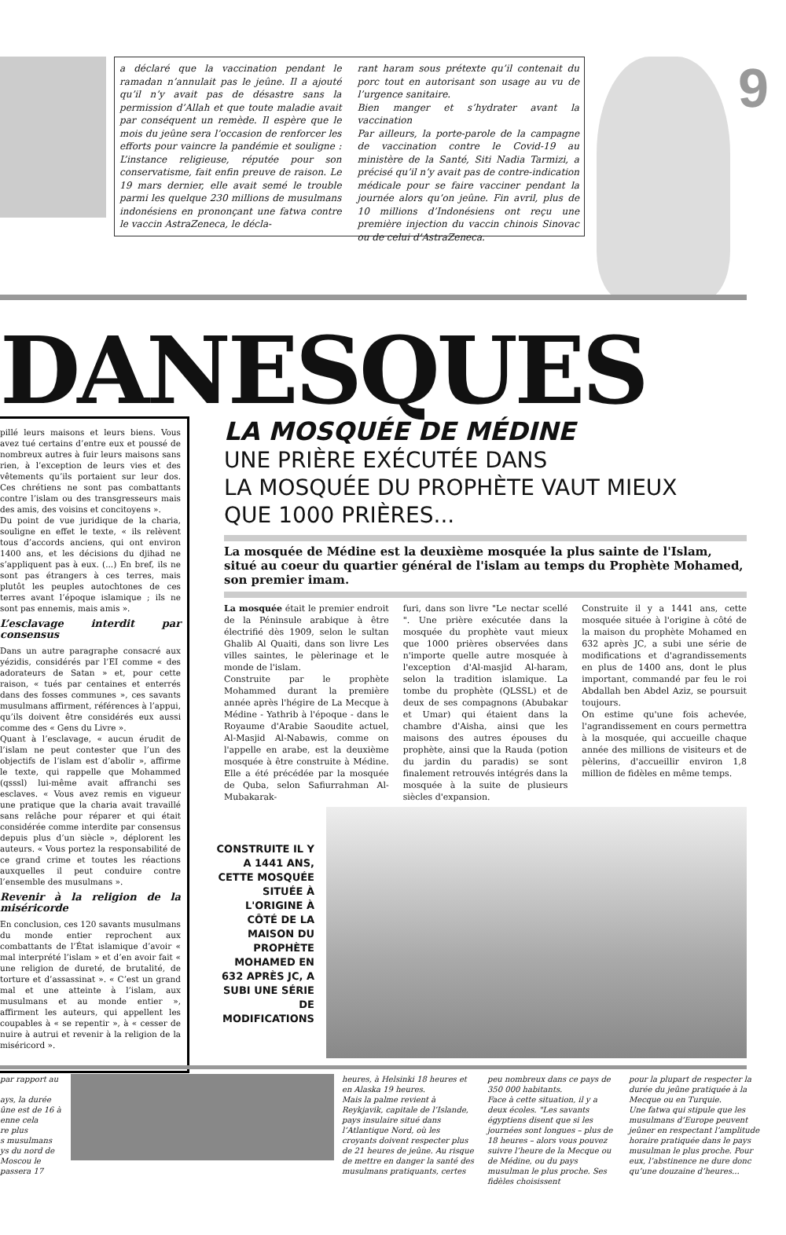a déclaré que la vaccination pendant le ramadan n’annulait pas le jeûne. Il a ajouté qu’il n’y avait pas de désastre sans la permission d’Allah et que toute maladie avait par conséquent un remède. Il espère que le mois du jeûne sera l’occasion de renforcer les efforts pour vaincre la pandémie et souligne : L’instance religieuse, réputée pour son conservatisme, fait enfin preuve de raison. Le 19 mars dernier, elle avait semé le trouble parmi les quelque 230 millions de musulmans indonésiens en prononçant une fatwa contre le vaccin AstraZeneca, le décla-
rant haram sous prétexte qu’il contenait du porc tout en autorisant son usage au vu de l’urgence sanitaire.
Bien manger et s’hydrater avant la vaccination
Par ailleurs, la porte-parole de la campagne de vaccination contre le Covid-19 au ministère de la Santé, Siti Nadia Tarmizi, a précisé qu’il n’y avait pas de contre-indication médicale pour se faire vacciner pendant la journée alors qu’on jeûne. Fin avril, plus de 10 millions d’Indonésiens ont reçu une première injection du vaccin chinois Sinovac ou de celui d’AstraZeneca.
9
DANESQUES
pillé leurs maisons et leurs biens. Vous avez tué certains d’entre eux et poussé de nombreux autres à fuir leurs maisons sans rien, à l’exception de leurs vies et des vêtements qu’ils portaient sur leur dos. Ces chrétiens ne sont pas combattants contre l’islam ou des transgresseurs mais des amis, des voisins et concitoyens ».
Du point de vue juridique de la charia, souligne en effet le texte, « ils relèvent tous d’accords anciens, qui ont environ 1400 ans, et les décisions du djihad ne s’appliquent pas à eux. (...) En bref, ils ne sont pas étrangers à ces terres, mais plutôt les peuples autochtones de ces terres avant l’époque islamique ; ils ne sont pas ennemis, mais amis ».
L’esclavage interdit par consensus
Dans un autre paragraphe consacré aux yézidis, considérés par l’EI comme « des adorateurs de Satan » et, pour cette raison, « tués par centaines et enterrés dans des fosses communes », ces savants musulmans affirment, références à l’appui, qu’ils doivent être considérés eux aussi comme des « Gens du Livre ».
Quant à l’esclavage, « aucun érudit de l’islam ne peut contester que l’un des objectifs de l’islam est d’abolir », affirme le texte, qui rappelle que Mohammed (qsssl) lui-même avait affranchi ses esclaves. « Vous avez remis en vigueur une pratique que la charia avait travaillé sans relâche pour réparer et qui était considérée comme interdite par consensus depuis plus d’un siècle », déplorent les auteurs. « Vous portez la responsabilité de ce grand crime et toutes les réactions auxquelles il peut conduire contre l’ensemble des musulmans ».
Revenir à la religion de la miséricorde
En conclusion, ces 120 savants musulmans du monde entier reprochent aux combattants de l’État islamique d’avoir « mal interprété l’islam » et d’en avoir fait « une religion de dureté, de brutalité, de torture et d’assassinat ». « C’est un grand mal et une atteinte à l’islam, aux musulmans et au monde entier », affirment les auteurs, qui appellent les coupables à « se repentir », à « cesser de nuire à autrui et revenir à la religion de la miséricord ».
LA MOSQUÉE DE MÉDINE
UNE PRIÈRE EXÉCUTÉE DANS
LA MOSQUÉE DU PROPHÈTE VAUT MIEUX
QUE 1000 PRIÈRES...
La mosquée de Médine est la deuxième mosquée la plus sainte de l'Islam, situé au coeur du quartier général de l'islam au temps du Prophète Mohamed, son premier imam.
La mosquée était le premier endroit de la Péninsule arabique à être électrifié dès 1909, selon le sultan Ghalib Al Quaiti, dans son livre Les villes saintes, le pèlerinage et le monde de l'islam.
Construite par le prophète Mohammed durant la première année après l'hégire de La Mecque à Médine - Yathrib à l'époque - dans le Royaume d'Arabie Saoudite actuel, Al-Masjid Al-Nabawis, comme on l'appelle en arabe, est la deuxième mosquée à être construite à Médine. Elle a été précédée par la mosquée de Quba, selon Safiurrahman Al-Mubakarak-
furi, dans son livre "Le nectar scellé ". Une prière exécutée dans la mosquée du prophète vaut mieux que 1000 prières observées dans n'importe quelle autre mosquée à l'exception d'Al-masjid Al-haram, selon la tradition islamique. La tombe du prophète (QLSSL) et de deux de ses compagnons (Abubakar et Umar) qui étaient dans la chambre d'Aisha, ainsi que les maisons des autres épouses du prophète, ainsi que la Rauda (potion du jardin du paradis) se sont finalement retrouvés intégrés dans la mosquée à la suite de plusieurs siècles d'expansion.
Construite il y a 1441 ans, cette mosquée située à l'origine à côté de la maison du prophète Mohamed en 632 après JC, a subi une série de modifications et d'agrandissements en plus de 1400 ans, dont le plus important, commandé par feu le roi Abdallah ben Abdel Aziz, se poursuit toujours.
On estime qu'une fois achevée, l'agrandissement en cours permettra à la mosquée, qui accueille chaque année des millions de visiteurs et de pèlerins, d'accueillir environ 1,8 million de fidèles en même temps.
CONSTRUITE IL Y A 1441 ANS, CETTE MOSQUÉE SITUÉE À L'ORIGINE À CÔTÉ DE LA MAISON DU PROPHÈTE MOHAMED EN 632 APRÈS JC, A SUBI UNE SÉRIE DE MODIFICATIONS
par rapport au
ays, la durée
ûne est de 16 à
enne cela
re plus
s musulmans
ys du nord de
Moscou le
passera 17
heures, à Helsinki 18 heures et en Alaska 19 heures.
Mais la palme revient à Reykjavik, capitale de l’Islande, pays insulaire situé dans l’Atlantique Nord, où les croyants doivent respecter plus de 21 heures de jeûne. Au risque de mettre en danger la santé des musulmans pratiquants, certes
peu nombreux dans ce pays de 350 000 habitants.
Face à cette situation, il y a deux écoles. "Les savants égyptiens disent que si les journées sont longues – plus de 18 heures – alors vous pouvez suivre l’heure de la Mecque ou de Médine, ou du pays musulman le plus proche. Ses fidèles choisissent
pour la plupart de respecter la durée du jeûne pratiquée à la Mecque ou en Turquie.
Une fatwa qui stipule que les musulmans d’Europe peuvent jeûner en respectant l’amplitude horaire pratiquée dans le pays musulman le plus proche. Pour eux, l’abstinence ne dure donc qu’une douzaine d’heures...